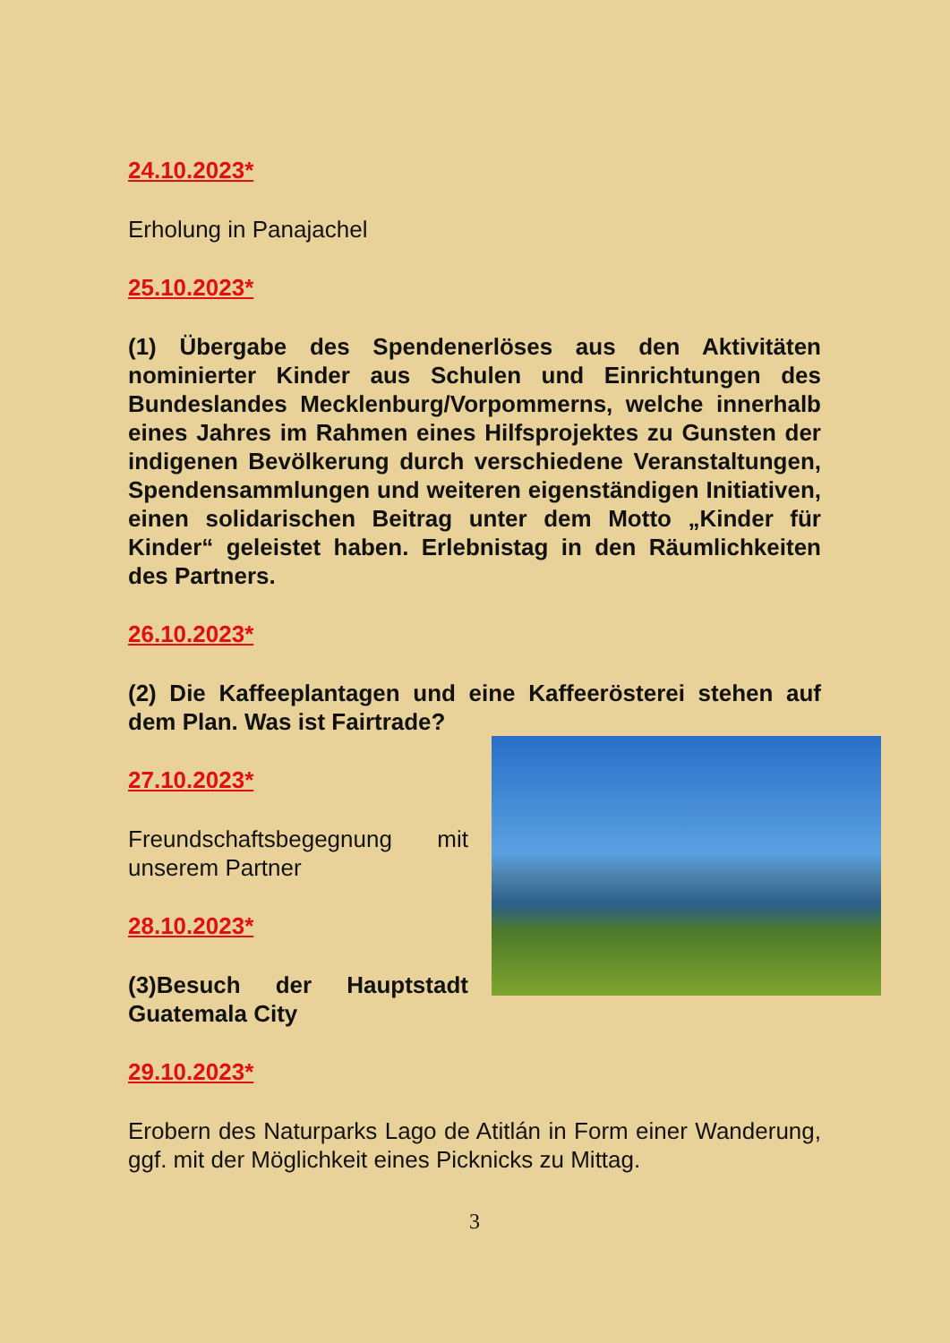24.10.2023*
Erholung in Panajachel
25.10.2023*
(1) Übergabe des Spendenerlöses aus den Aktivitäten nominierter Kinder aus Schulen und Einrichtungen des Bundeslandes Mecklenburg/Vorpommerns, welche innerhalb eines Jahres im Rahmen eines Hilfsprojektes zu Gunsten der indigenen Bevölkerung durch verschiedene Veranstaltungen, Spendensammlungen und weiteren eigenständigen Initiativen, einen solidarischen Beitrag unter dem Motto „Kinder für Kinder“ geleistet haben. Erlebnistag in den Räumlichkeiten des Partners.
26.10.2023*
(2) Die Kaffeeplantagen und eine Kaffeerösterei stehen auf dem Plan. Was ist Fairtrade?
27.10.2023*
Freundschaftsbegegnung mit unserem Partner
28.10.2023*
(3)Besuch der Hauptstadt Guatemala City
29.10.2023*
Erobern des Naturparks Lago de Atitlán in Form einer Wanderung, ggf. mit der Möglichkeit eines Picknicks zu Mittag.
3